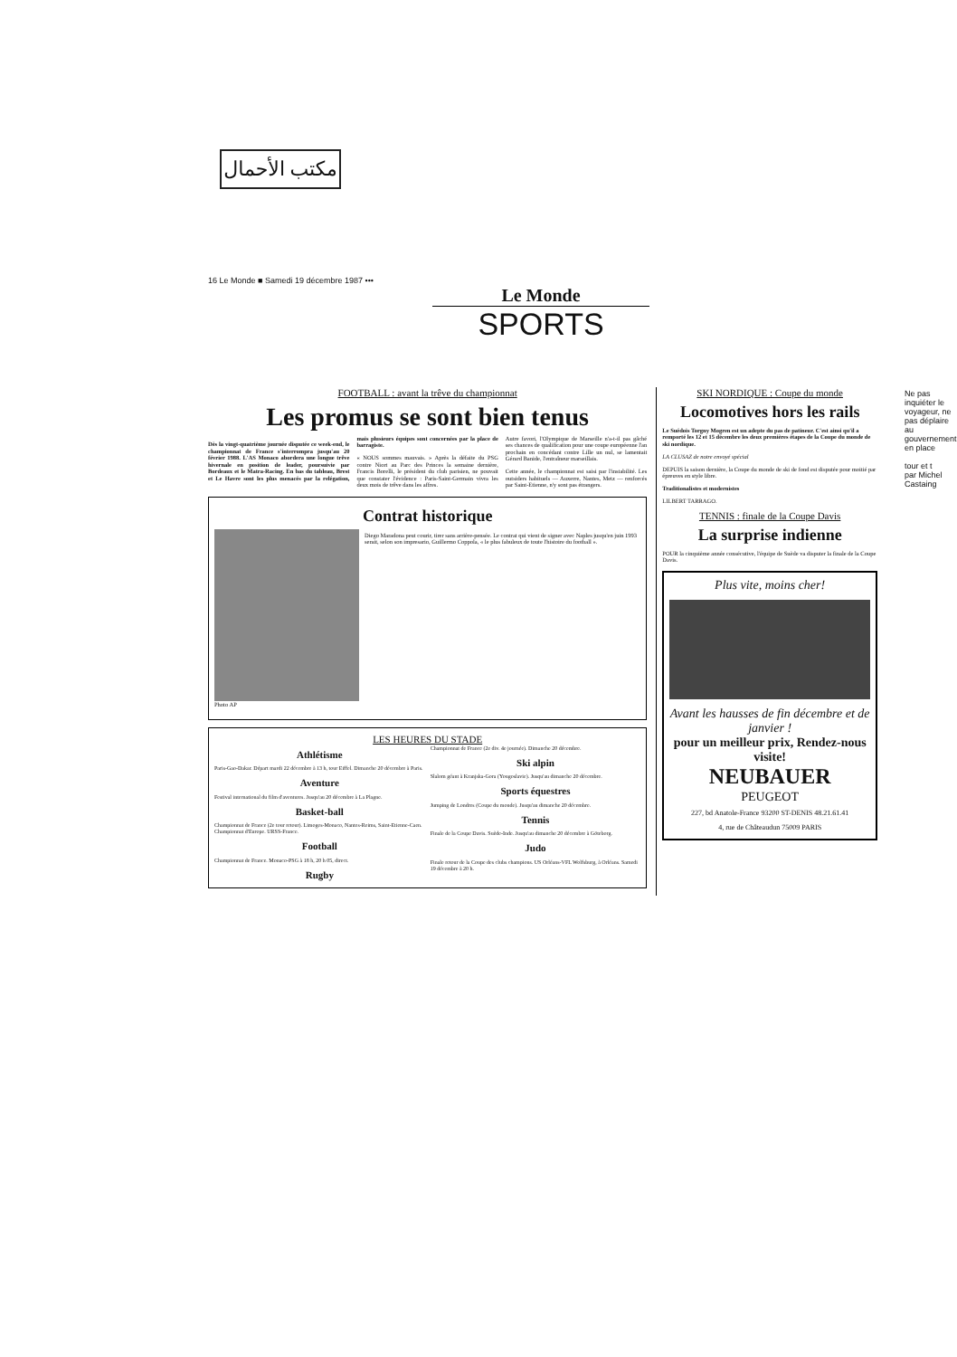مكتب الأحمال
16 Le Monde ■ Samedi 19 décembre 1987 •••
Le Monde
SPORTS
FOOTBALL : avant la trêve du championnat
Les promus se sont bien tenus
Dès la vingt-quatrième journée disputée ce week-end, le championnat de France s'interrompra jusqu'au 20 février 1988. L'AS Monaco abordera une longue trêve hivernale en position de leader, poursuivie par Bordeaux et le Matra-Racing. En bas du tableau, Brest et Le Havre sont les plus menacés par la relégation, mais plusieurs équipes sont concernées par la place de barragiste.
« NOUS sommes mauvais. » Après la défaite du PSG contre Niort au Parc des Princes la semaine dernière, Francis Borelli, le président du club parisien, ne pouvait que constater l'évidence : Paris-Saint-Germain vivra les deux mois de trêve dans les affres.
Autre favori, l'Olympique de Marseille n'a-t-il pas gâché ses chances de qualification pour une coupe européenne l'an prochain en concédant contre Lille un nul, se lamentait Gérard Banide, l'entraîneur marseillais.
Cette année, le championnat est saisi par l'instabilité. Les outsiders habituels — Auxerre, Nantes, Metz — renforcés par Saint-Etienne, n'y sont pas étrangers.
Contrat historique
Diego Maradona peut courir, tirer sans arrière-pensée. Le contrat qui vient de signer avec Naples jusqu'en juin 1993 serait, selon son impresario, Guillermo Coppola, « le plus fabuleux de toute l'histoire du football ».
Photo AP
LES HEURES DU STADE
Athlétisme
Paris-Gao-Dakar. Départ mardi 22 décembre à 13 h, tour Eiffel. Dimanche 20 décembre à Paris.
Aventure
Festival international du film d'aventures. Jusqu'au 20 décembre à La Plagne.
Basket-ball
Championnat de France (2e tour retour). Limoges-Monaco, Nantes-Reims, Saint-Etienne-Caen. Championnat d'Europe. URSS-France.
Football
Championnat de France. Monaco-PSG à 18 h, 20 h 05, direct.
Rugby
Championnat de France (2e div. 4e journée). Dimanche 20 décembre.
Ski alpin
Slalom géant à Kranjska-Gora (Yougoslavie). Jusqu'au dimanche 20 décembre.
Sports équestres
Jumping de Londres (Coupe du monde). Jusqu'au dimanche 20 décembre.
Tennis
Finale de la Coupe Davis. Suède-Inde. Jusqu'au dimanche 20 décembre à Göteborg.
Judo
Finale retour de la Coupe des clubs champions. US Orléans-VFL Wolfsburg, à Orléans. Samedi 19 décembre à 20 h.
SKI NORDIQUE : Coupe du monde
Locomotives hors les rails
Le Suédois Torgny Mogren est un adepte du pas de patineur. C'est ainsi qu'il a remporté les 12 et 15 décembre les deux premières étapes de la Coupe du monde de ski nordique.
LA CLUSAZ de notre envoyé spécial
DEPUIS la saison dernière, la Coupe du monde de ski de fond est disputée pour moitié par épreuves en style libre.
Traditionalistes et modernistes
LILBERT TARRAGO.
TENNIS : finale de la Coupe Davis
La surprise indienne
POUR la cinquième année consécutive, l'équipe de Suède va disputer la finale de la Coupe Davis.
Plus vite, moins cher!
Avant les hausses de fin décembre et de janvier !
pour un meilleur prix, Rendez-nous visite!
NEUBAUER
PEUGEOT
227, bd Anatole-France 93200 ST-DENIS 48.21.61.41
4, rue de Châteaudun 75009 PARIS
Ne pas inquiéter le voyageur, ne pas déplaire au gouvernement en place
tour et t
par Michel Castaing